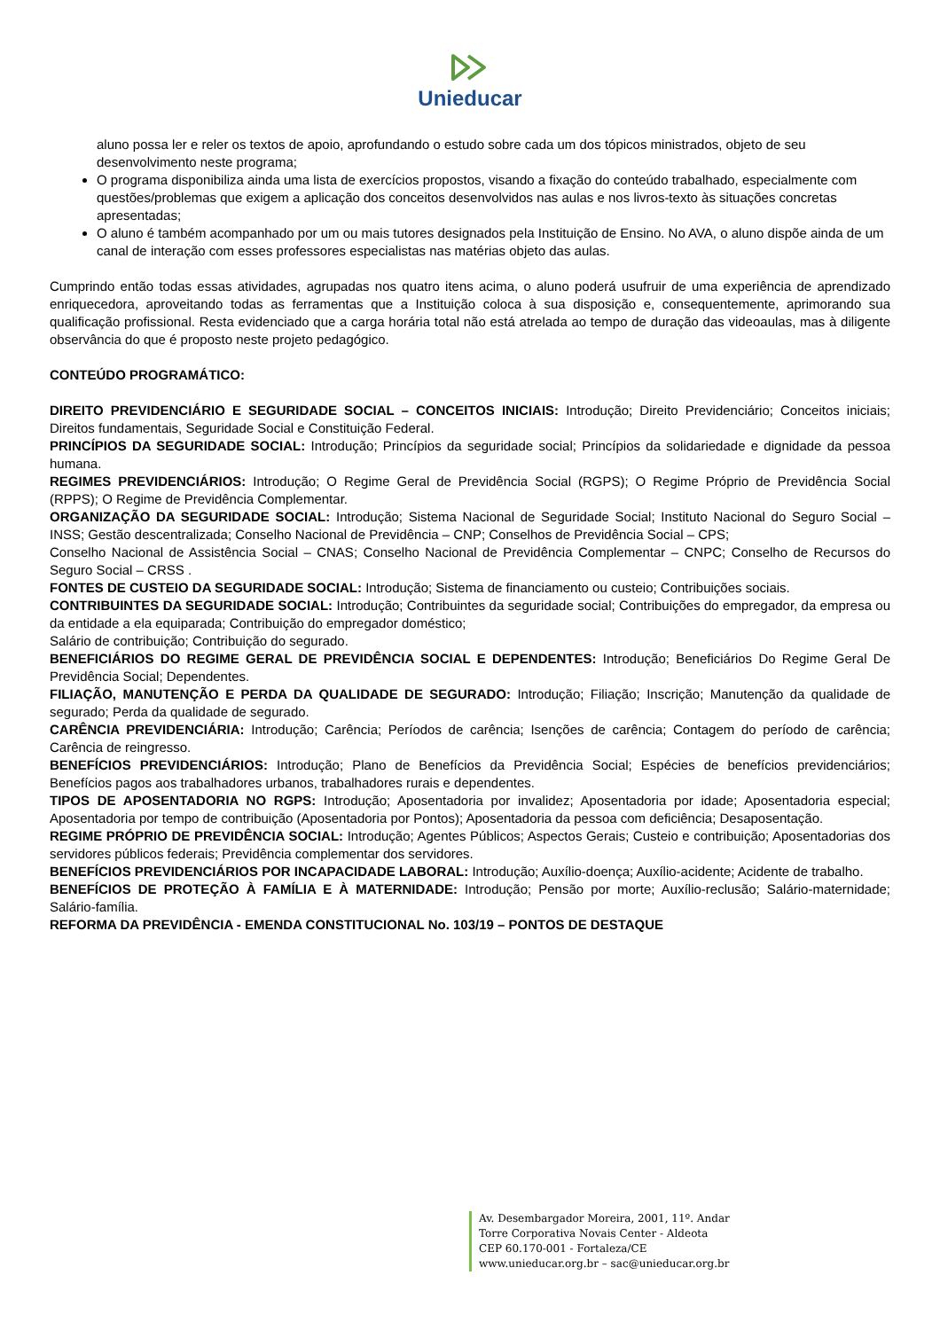Unieducar
aluno possa ler e reler os textos de apoio, aprofundando o estudo sobre cada um dos tópicos ministrados, objeto de seu desenvolvimento neste programa;
O programa disponibiliza ainda uma lista de exercícios propostos, visando a fixação do conteúdo trabalhado, especialmente com questões/problemas que exigem a aplicação dos conceitos desenvolvidos nas aulas e nos livros-texto às situações concretas apresentadas;
O aluno é também acompanhado por um ou mais tutores designados pela Instituição de Ensino. No AVA, o aluno dispõe ainda de um canal de interação com esses professores especialistas nas matérias objeto das aulas.
Cumprindo então todas essas atividades, agrupadas nos quatro itens acima, o aluno poderá usufruir de uma experiência de aprendizado enriquecedora, aproveitando todas as ferramentas que a Instituição coloca à sua disposição e, consequentemente, aprimorando sua qualificação profissional. Resta evidenciado que a carga horária total não está atrelada ao tempo de duração das videoaulas, mas à diligente observância do que é proposto neste projeto pedagógico.
CONTEÚDO PROGRAMÁTICO:
DIREITO PREVIDENCIÁRIO E SEGURIDADE SOCIAL – CONCEITOS INICIAIS: Introdução; Direito Previdenciário; Conceitos iniciais; Direitos fundamentais, Seguridade Social e Constituição Federal.
PRINCÍPIOS DA SEGURIDADE SOCIAL: Introdução; Princípios da seguridade social; Princípios da solidariedade e dignidade da pessoa humana.
REGIMES PREVIDENCIÁRIOS: Introdução; O Regime Geral de Previdência Social (RGPS); O Regime Próprio de Previdência Social (RPPS); O Regime de Previdência Complementar.
ORGANIZAÇÃO DA SEGURIDADE SOCIAL: Introdução; Sistema Nacional de Seguridade Social; Instituto Nacional do Seguro Social – INSS; Gestão descentralizada; Conselho Nacional de Previdência – CNP; Conselhos de Previdência Social – CPS;
Conselho Nacional de Assistência Social – CNAS; Conselho Nacional de Previdência Complementar – CNPC; Conselho de Recursos do Seguro Social – CRSS .
FONTES DE CUSTEIO DA SEGURIDADE SOCIAL: Introdução; Sistema de financiamento ou custeio; Contribuições sociais.
CONTRIBUINTES DA SEGURIDADE SOCIAL: Introdução; Contribuintes da seguridade social; Contribuições do empregador, da empresa ou da entidade a ela equiparada; Contribuição do empregador doméstico;
Salário de contribuição; Contribuição do segurado.
BENEFICIÁRIOS DO REGIME GERAL DE PREVIDÊNCIA SOCIAL E DEPENDENTES: Introdução; Beneficiários Do Regime Geral De Previdência Social; Dependentes.
FILIAÇÃO, MANUTENÇÃO E PERDA DA QUALIDADE DE SEGURADO: Introdução; Filiação; Inscrição; Manutenção da qualidade de segurado; Perda da qualidade de segurado.
CARÊNCIA PREVIDENCIÁRIA: Introdução; Carência; Períodos de carência; Isenções de carência; Contagem do período de carência; Carência de reingresso.
BENEFÍCIOS PREVIDENCIÁRIOS: Introdução; Plano de Benefícios da Previdência Social; Espécies de benefícios previdenciários; Benefícios pagos aos trabalhadores urbanos, trabalhadores rurais e dependentes.
TIPOS DE APOSENTADORIA NO RGPS: Introdução; Aposentadoria por invalidez; Aposentadoria por idade; Aposentadoria especial; Aposentadoria por tempo de contribuição (Aposentadoria por Pontos); Aposentadoria da pessoa com deficiência; Desaposentação.
REGIME PRÓPRIO DE PREVIDÊNCIA SOCIAL: Introdução; Agentes Públicos; Aspectos Gerais; Custeio e contribuição; Aposentadorias dos servidores públicos federais; Previdência complementar dos servidores.
BENEFÍCIOS PREVIDENCIÁRIOS POR INCAPACIDADE LABORAL: Introdução; Auxílio-doença; Auxílio-acidente; Acidente de trabalho.
BENEFÍCIOS DE PROTEÇÃO À FAMÍLIA E À MATERNIDADE: Introdução; Pensão por morte; Auxílio-reclusão; Salário-maternidade; Salário-família.
REFORMA DA PREVIDÊNCIA - EMENDA CONSTITUCIONAL No. 103/19 – PONTOS DE DESTAQUE
Av. Desembargador Moreira, 2001, 11º. Andar
Torre Corporativa Novais Center - Aldeota
CEP 60.170-001 - Fortaleza/CE
www.unieducar.org.br – sac@unieducar.org.br